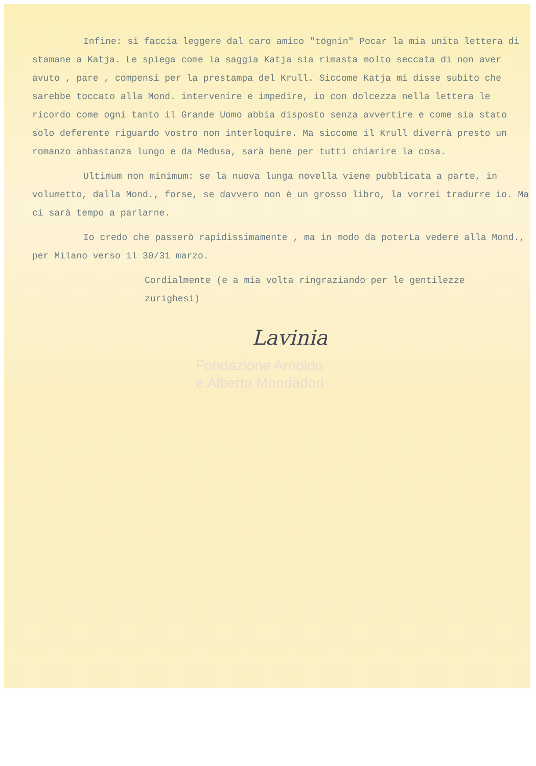Infine: si faccia leggere dal caro amico "tögnin" Pocar la mia unita lettera di stamane a Katja. Le spiega come la saggia Katja sia rimasta molto seccata di non aver avuto , pare , compensi per la prestampa del Krull. Siccome Katja mi disse subito che sarebbe toccato alla Mond. intervenire e impedire, io con dolcezza nella lettera le ricordo come ogni tanto il Grande Uomo abbia disposto senza avvertire e come sia stato solo deferente riguardo vostro non interloquire. Ma siccome il Krull diverrà presto un romanzo abbastanza lungo e da Medusa, sarà bene per tutti chiarire la cosa.
Ultimum non minimum: se la nuova lunga novella viene pubblicata a parte, in volumetto, dalla Mond., forse, se davvero non è un grosso libro, la vorrei tradurre io. Ma ci sarà tempo a parlarne.
Io credo che passerò rapidissimamente , ma in modo da poterLa vedere alla Mond., per Milano verso il 30/31 marzo.
Cordialmente (e a mia volta ringraziando per le gentilezze zurighesi)
Lavinia
Fondazione Arnoldo
e Alberto Mondadori